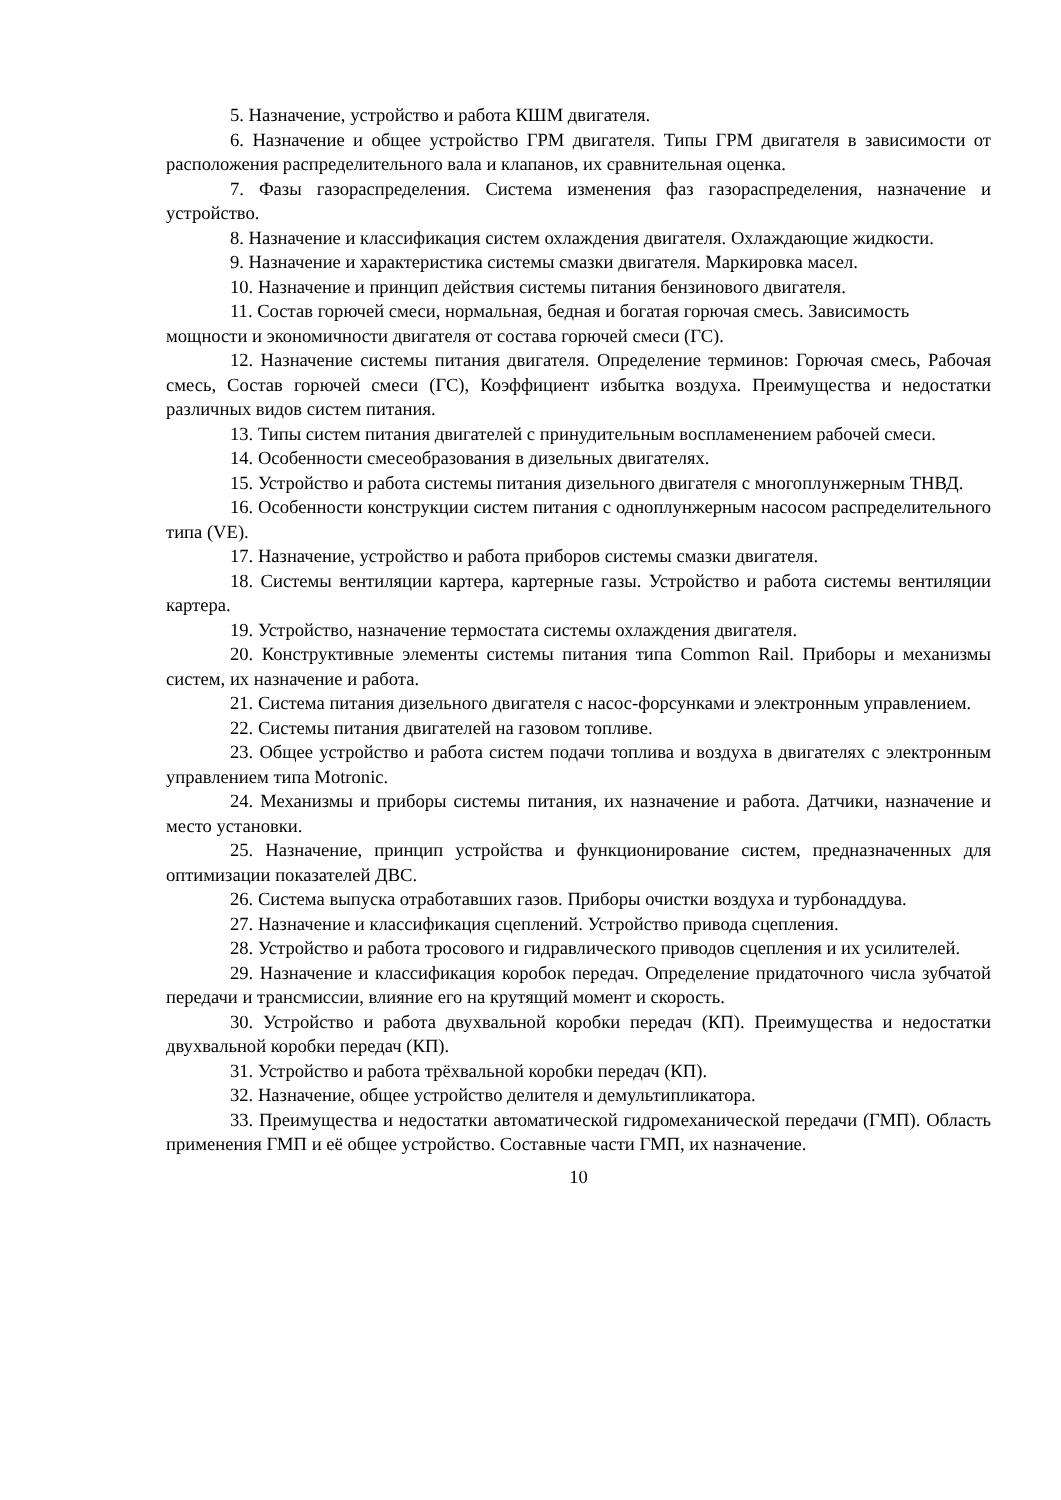5. Назначение, устройство и работа КШМ двигателя.
6. Назначение и общее устройство ГРМ двигателя. Типы ГРМ двигателя в зависимости от расположения распределительного вала и клапанов, их сравнительная оценка.
7. Фазы газораспределения. Система изменения фаз газораспределения, назначение и устройство.
8. Назначение и классификация систем охлаждения двигателя. Охлаждающие жидкости.
9. Назначение и характеристика системы смазки двигателя. Маркировка масел.
10. Назначение и принцип действия системы питания бензинового двигателя.
11. Состав горючей смеси, нормальная, бедная и богатая горючая смесь. Зависимость
мощности и экономичности двигателя от состава горючей смеси (ГС).
12. Назначение системы питания двигателя. Определение терминов: Горючая смесь, Рабочая смесь, Состав горючей смеси (ГС), Коэффициент избытка воздуха. Преимущества и недостатки различных видов систем питания.
13. Типы систем питания двигателей с принудительным воспламенением рабочей смеси.
14. Особенности смесеобразования в дизельных двигателях.
15. Устройство и работа системы питания дизельного двигателя с многоплунжерным ТНВД.
16. Особенности конструкции систем питания с одноплунжерным насосом распределительного типа (VE).
17. Назначение, устройство и работа приборов системы смазки двигателя.
18. Системы вентиляции картера, картерные газы. Устройство и работа системы вентиляции картера.
19. Устройство, назначение термостата системы охлаждения двигателя.
20. Конструктивные элементы системы питания типа Common Rail. Приборы и механизмы систем, их назначение и работа.
21. Система питания дизельного двигателя с насос-форсунками и электронным управлением.
22. Системы питания двигателей на газовом топливе.
23. Общее устройство и работа систем подачи топлива и воздуха в двигателях с электронным управлением типа Motronic.
24. Механизмы и приборы системы питания, их назначение и работа. Датчики, назначение и место установки.
25. Назначение, принцип устройства и функционирование систем, предназначенных для оптимизации показателей ДВС.
26. Система выпуска отработавших газов. Приборы очистки воздуха и турбонаддува.
27. Назначение и классификация сцеплений. Устройство привода сцепления.
28. Устройство и работа тросового и гидравлического приводов сцепления и их усилителей.
29. Назначение и классификация коробок передач. Определение придаточного числа зубчатой передачи и трансмиссии, влияние его на крутящий момент и скорость.
30. Устройство и работа двухвальной коробки передач (КП). Преимущества и недостатки двухвальной коробки передач (КП).
31. Устройство и работа трёхвальной коробки передач (КП).
32. Назначение, общее устройство делителя и демультипликатора.
33. Преимущества и недостатки автоматической гидромеханической передачи (ГМП). Область применения ГМП и её общее устройство. Составные части ГМП, их назначение.
10